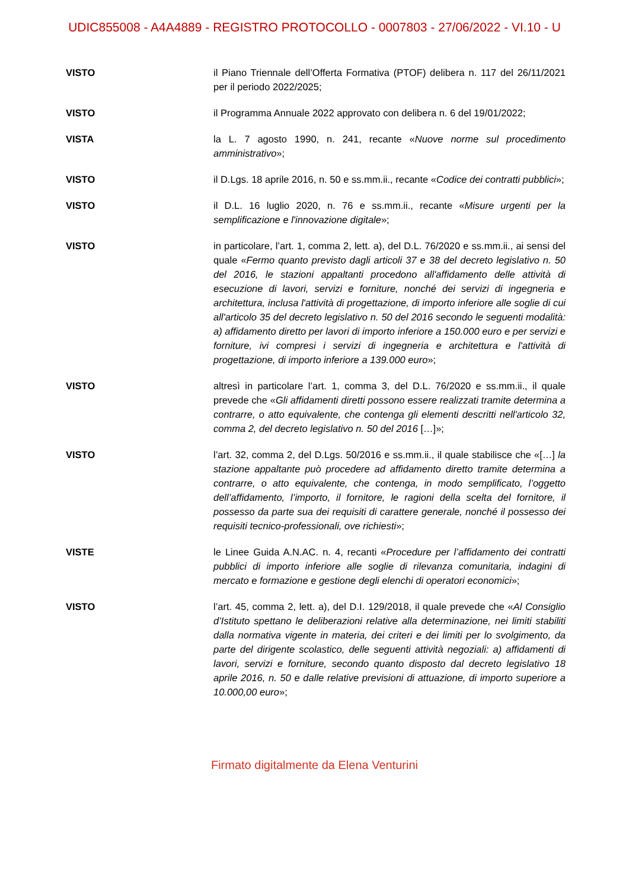UDIC855008 - A4A4889 - REGISTRO PROTOCOLLO - 0007803 - 27/06/2022 - VI.10 - U
VISTO il Piano Triennale dell’Offerta Formativa (PTOF) delibera n. 117 del 26/11/2021 per il periodo 2022/2025;
VISTO il Programma Annuale 2022 approvato con delibera n. 6 del 19/01/2022;
VISTA la L. 7 agosto 1990, n. 241, recante «Nuove norme sul procedimento amministrativo»;
VISTO il D.Lgs. 18 aprile 2016, n. 50 e ss.mm.ii., recante «Codice dei contratti pubblici»;
VISTO il D.L. 16 luglio 2020, n. 76 e ss.mm.ii., recante «Misure urgenti per la semplificazione e l'innovazione digitale»;
VISTO in particolare, l’art. 1, comma 2, lett. a), del D.L. 76/2020 e ss.mm.ii., ai sensi del quale «Fermo quanto previsto dagli articoli 37 e 38 del decreto legislativo n. 50 del 2016, le stazioni appaltanti procedono all'affidamento delle attività di esecuzione di lavori, servizi e forniture, nonché dei servizi di ingegneria e architettura, inclusa l'attività di progettazione, di importo inferiore alle soglie di cui all'articolo 35 del decreto legislativo n. 50 del 2016 secondo le seguenti modalità: a) affidamento diretto per lavori di importo inferiore a 150.000 euro e per servizi e forniture, ivi compresi i servizi di ingegneria e architettura e l'attività di progettazione, di importo inferiore a 139.000 euro»;
VISTO altresì in particolare l’art. 1, comma 3, del D.L. 76/2020 e ss.mm.ii., il quale prevede che «Gli affidamenti diretti possono essere realizzati tramite determina a contrarre, o atto equivalente, che contenga gli elementi descritti nell'articolo 32, comma 2, del decreto legislativo n. 50 del 2016 […]»;
VISTO l’art. 32, comma 2, del D.Lgs. 50/2016 e ss.mm.ii., il quale stabilisce che «[…] la stazione appaltante può procedere ad affidamento diretto tramite determina a contrarre, o atto equivalente, che contenga, in modo semplificato, l’oggetto dell’affidamento, l’importo, il fornitore, le ragioni della scelta del fornitore, il possesso da parte sua dei requisiti di carattere generale, nonché il possesso dei requisiti tecnico-professionali, ove richiesti»;
VISTE le Linee Guida A.N.AC. n. 4, recanti «Procedure per l’affidamento dei contratti pubblici di importo inferiore alle soglie di rilevanza comunitaria, indagini di mercato e formazione e gestione degli elenchi di operatori economici»;
VISTO l’art. 45, comma 2, lett. a), del D.I. 129/2018, il quale prevede che «Al Consiglio d’Istituto spettano le deliberazioni relative alla determinazione, nei limiti stabiliti dalla normativa vigente in materia, dei criteri e dei limiti per lo svolgimento, da parte del dirigente scolastico, delle seguenti attività negoziali: a) affidamenti di lavori, servizi e forniture, secondo quanto disposto dal decreto legislativo 18 aprile 2016, n. 50 e dalle relative previsioni di attuazione, di importo superiore a 10.000,00 euro»;
Firmato digitalmente da Elena Venturini